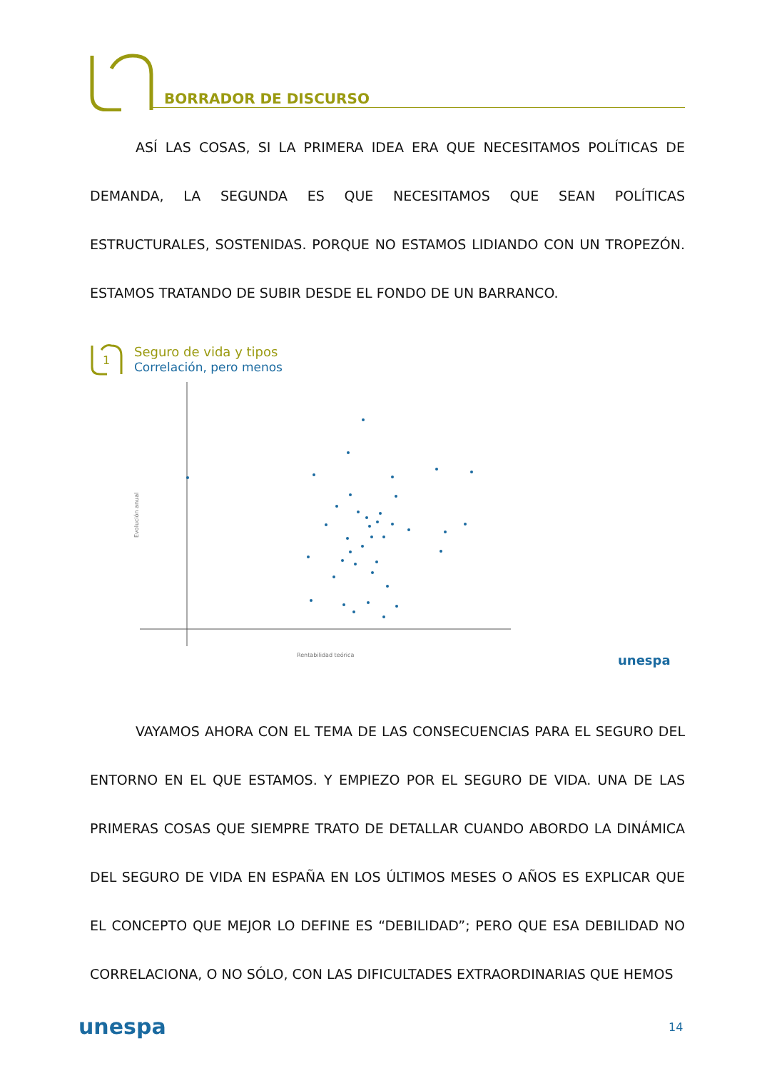BORRADOR DE DISCURSO
ASÍ LAS COSAS, SI LA PRIMERA IDEA ERA QUE NECESITAMOS POLÍTICAS DE DEMANDA, LA SEGUNDA ES QUE NECESITAMOS QUE SEAN POLÍTICAS ESTRUCTURALES, SOSTENIDAS. PORQUE NO ESTAMOS LIDIANDO CON UN TROPEZÓN. ESTAMOS TRATANDO DE SUBIR DESDE EL FONDO DE UN BARRANCO.
1
Seguro de vida y tipos
Correlación, pero menos
Evolución anual
Rentabilidad teórica
unespa
VAYAMOS AHORA CON EL TEMA DE LAS CONSECUENCIAS PARA EL SEGURO DEL ENTORNO EN EL QUE ESTAMOS. Y EMPIEZO POR EL SEGURO DE VIDA. UNA DE LAS PRIMERAS COSAS QUE SIEMPRE TRATO DE DETALLAR CUANDO ABORDO LA DINÁMICA DEL SEGURO DE VIDA EN ESPAÑA EN LOS ÚLTIMOS MESES O AÑOS ES EXPLICAR QUE EL CONCEPTO QUE MEJOR LO DEFINE ES “DEBILIDAD”; PERO QUE ESA DEBILIDAD NO CORRELACIONA, O NO SÓLO, CON LAS DIFICULTADES EXTRAORDINARIAS QUE HEMOS
unespa 14